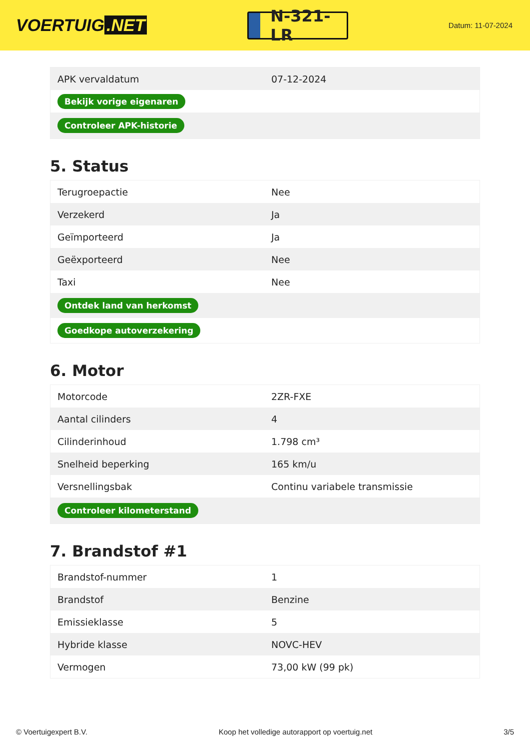VOERTUIG.NET
N-321-LR
Datum: 11-07-2024
| APK vervaldatum | 07-12-2024 |
| Bekijk vorige eigenaren | |
| Controleer APK-historie | |
5. Status
| Terugroepactie | Nee |
| Verzekerd | Ja |
| Geïmporteerd | Ja |
| Geëxporteerd | Nee |
| Taxi | Nee |
| Ontdek land van herkomst | |
| Goedkope autoverzekering | |
6. Motor
| Motorcode | 2ZR-FXE |
| Aantal cilinders | 4 |
| Cilinderinhoud | 1.798 cm³ |
| Snelheid beperking | 165 km/u |
| Versnellingsbak | Continu variabele transmissie |
| Controleer kilometerstand | |
7. Brandstof #1
| Brandstof-nummer | 1 |
| Brandstof | Benzine |
| Emissieklasse | 5 |
| Hybride klasse | NOVC-HEV |
| Vermogen | 73,00 kW (99 pk) |
© Voertuigexpert B.V. Koop het volledige autorapport op voertuig.net 3/5